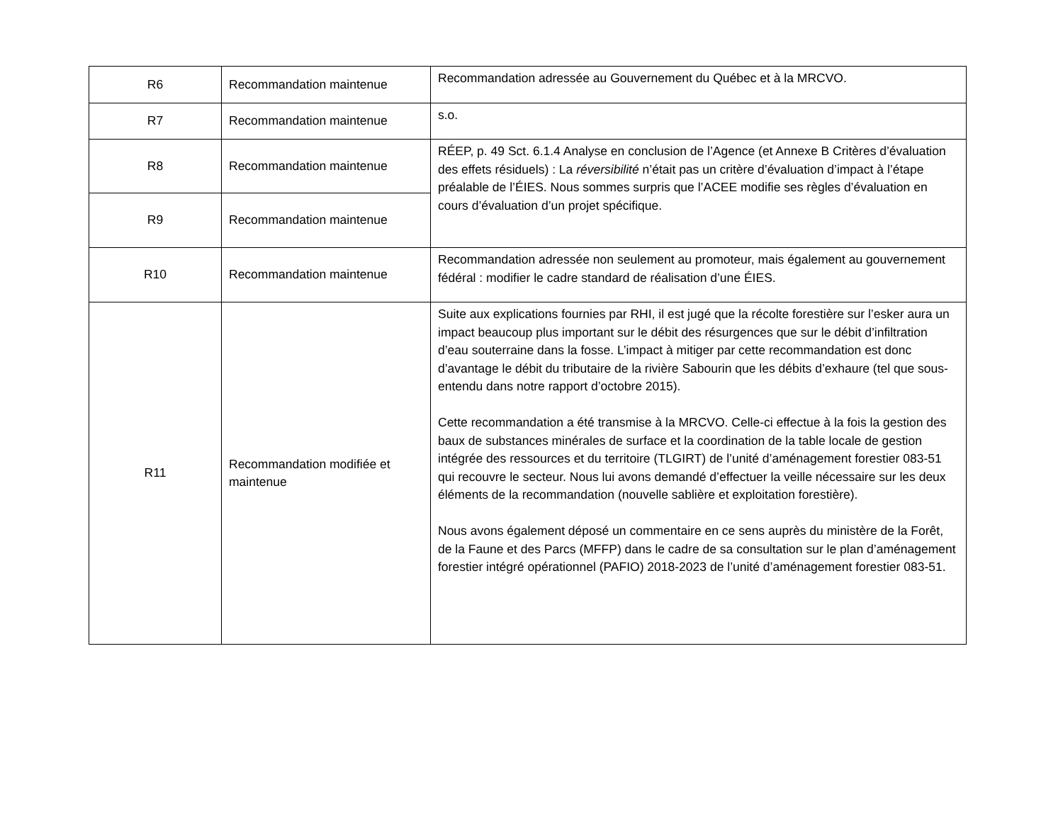| R6 | Recommandation maintenue | Recommandation adressée au Gouvernement du Québec et à la MRCVO. |
| R7 | Recommandation maintenue | s.o. |
| R8 | Recommandation maintenue | RÉEP, p. 49 Sct. 6.1.4 Analyse en conclusion de l’Agence (et Annexe B Critères d’évaluation des effets résiduels) : La réversibilité n’était pas un critère d’évaluation d’impact à l’étape préalable de l’ÉIES. Nous sommes surpris que l’ACEE modifie ses règles d’évaluation en cours d’évaluation d’un projet spécifique. |
| R9 | Recommandation maintenue | |
| R10 | Recommandation maintenue | Recommandation adressée non seulement au promoteur, mais également au gouvernement fédéral : modifier le cadre standard de réalisation d’une ÉIES. |
| R11 | Recommandation modifiée et maintenue | Suite aux explications fournies par RHI, il est jugé que la récolte forestière sur l’esker aura un impact beaucoup plus important sur le débit des résurgences que sur le débit d’infiltration d’eau souterraine dans la fosse. L’impact à mitiger par cette recommandation est donc d’avantage le débit du tributaire de la rivière Sabourin que les débits d’exhaure (tel que sous-entendu dans notre rapport d’octobre 2015). Cette recommandation a été transmise à la MRCVO. Celle-ci effectue à la fois la gestion des baux de substances minérales de surface et la coordination de la table locale de gestion intégrée des ressources et du territoire (TLGIRT) de l’unité d’aménagement forestier 083-51 qui recouvre le secteur. Nous lui avons demandé d’effectuer la veille nécessaire sur les deux éléments de la recommandation (nouvelle sablière et exploitation forestière). Nous avons également déposé un commentaire en ce sens auprès du ministère de la Forêt, de la Faune et des Parcs (MFFP) dans le cadre de sa consultation sur le plan d’aménagement forestier intégré opérationnel (PAFIO) 2018-2023 de l’unité d’aménagement forestier 083-51. |